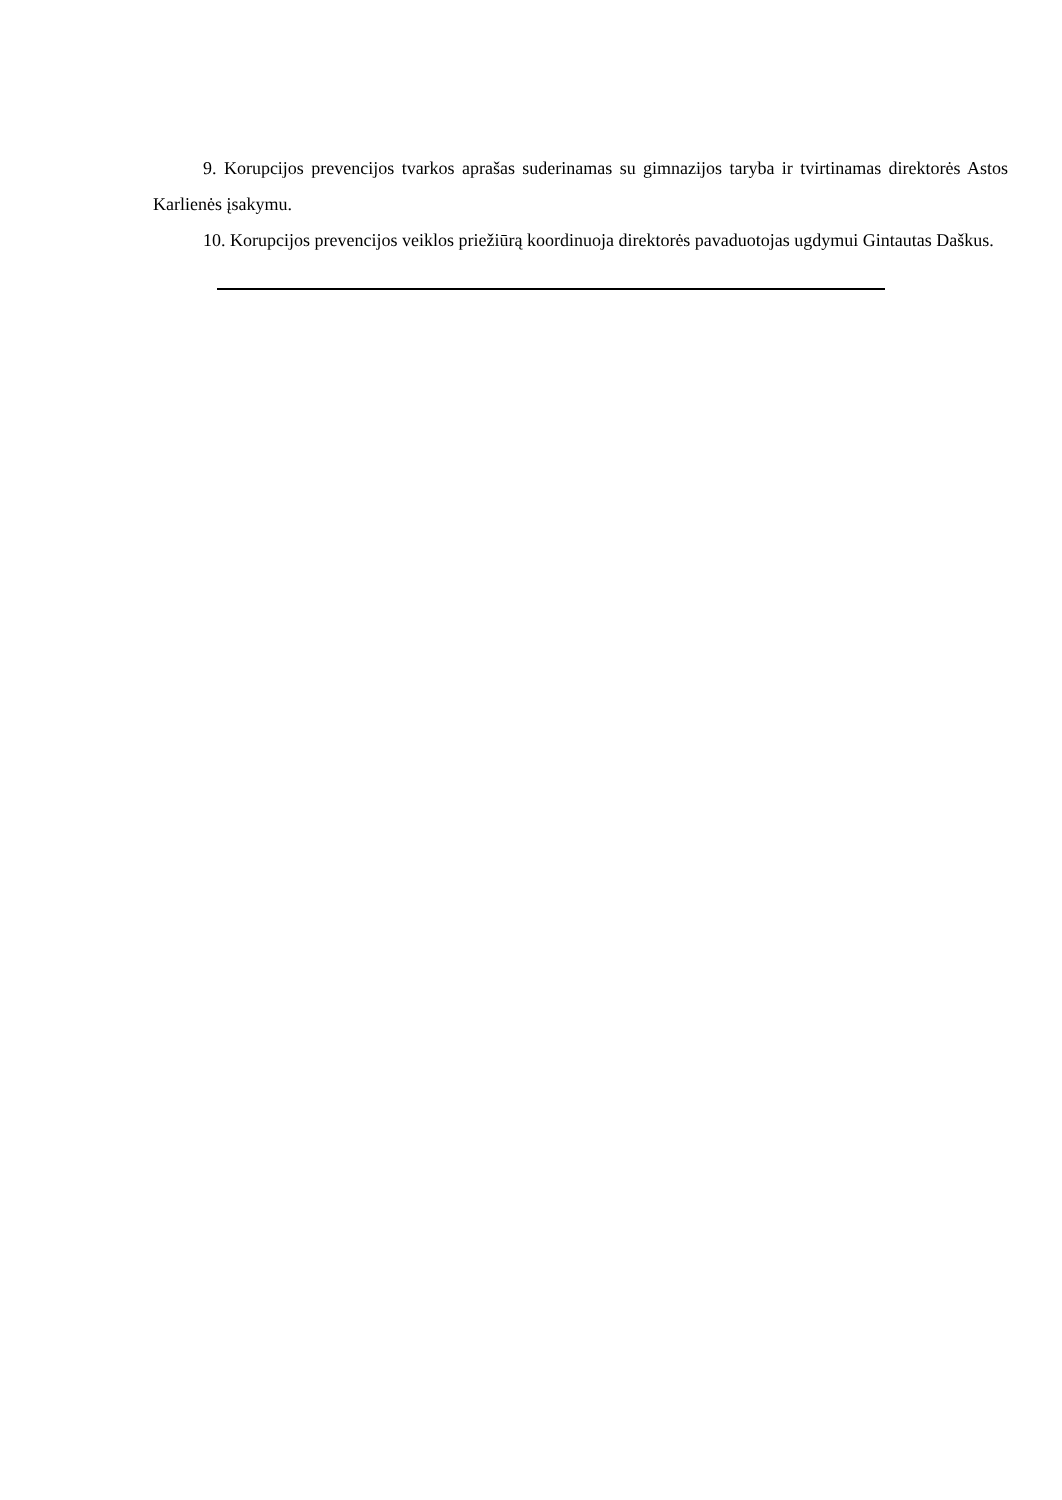9. Korupcijos prevencijos tvarkos aprašas suderinamas su gimnazijos taryba ir tvirtinamas direktorės Astos Karlienės įsakymu.
10. Korupcijos prevencijos veiklos priežiūrą koordinuoja direktorės pavaduotojas ugdymui Gintautas Daškus.